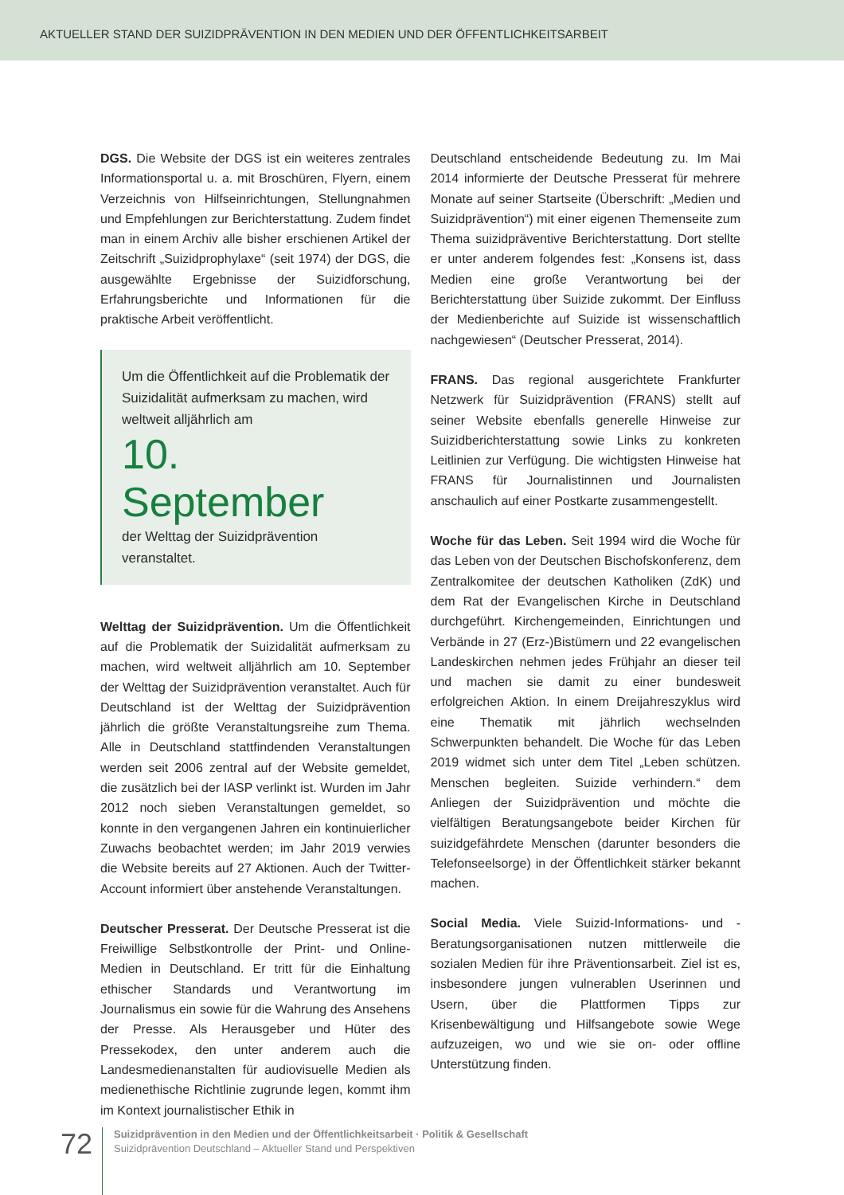AKTUELLER STAND DER SUIZIDPRÄVENTION IN DEN MEDIEN UND DER ÖFFENTLICHKEITSARBEIT
DGS. Die Website der DGS ist ein weiteres zentrales Informationsportal u. a. mit Broschüren, Flyern, einem Verzeichnis von Hilfseinrichtungen, Stellungnahmen und Empfehlungen zur Berichterstattung. Zudem findet man in einem Archiv alle bisher erschienen Artikel der Zeitschrift „Suizidprophylaxe“ (seit 1974) der DGS, die ausgewählte Ergebnisse der Suizidforschung, Erfahrungsberichte und Informationen für die praktische Arbeit veröffentlicht.
Um die Öffentlichkeit auf die Problematik der Suizidalität aufmerksam zu machen, wird weltweit alljährlich am
10. September
der Welttag der Suizidprävention veranstaltet.
Welttag der Suizidprävention. Um die Öffentlichkeit auf die Problematik der Suizidalität aufmerksam zu machen, wird weltweit alljährlich am 10. September der Welttag der Suizidprävention veranstaltet. Auch für Deutschland ist der Welttag der Suizidprävention jährlich die größte Veranstaltungsreihe zum Thema. Alle in Deutschland stattfindenden Veranstaltungen werden seit 2006 zentral auf der Website gemeldet, die zusätzlich bei der IASP verlinkt ist. Wurden im Jahr 2012 noch sieben Veranstaltungen gemeldet, so konnte in den vergangenen Jahren ein kontinuierlicher Zuwachs beobachtet werden; im Jahr 2019 verwies die Website bereits auf 27 Aktionen. Auch der Twitter-Account informiert über anstehende Veranstaltungen.
Deutscher Presserat. Der Deutsche Presserat ist die Freiwillige Selbstkontrolle der Print- und Online-Medien in Deutschland. Er tritt für die Einhaltung ethischer Standards und Verantwortung im Journalismus ein sowie für die Wahrung des Ansehens der Presse. Als Herausgeber und Hüter des Pressekodex, den unter anderem auch die Landesmedienanstalten für audiovisuelle Medien als medienethische Richtlinie zugrunde legen, kommt ihm im Kontext journalistischer Ethik in
Deutschland entscheidende Bedeutung zu. Im Mai 2014 informierte der Deutsche Presserat für mehrere Monate auf seiner Startseite (Überschrift: „Medien und Suizidprävention“) mit einer eigenen Themenseite zum Thema suizidpräventive Berichterstattung. Dort stellte er unter anderem folgendes fest: „Konsens ist, dass Medien eine große Verantwortung bei der Berichterstattung über Suizide zukommt. Der Einfluss der Medienberichte auf Suizide ist wissenschaftlich nachgewiesen“ (Deutscher Presserat, 2014).
FRANS. Das regional ausgerichtete Frankfurter Netzwerk für Suizidprävention (FRANS) stellt auf seiner Website ebenfalls generelle Hinweise zur Suizidberichterstattung sowie Links zu konkreten Leitlinien zur Verfügung. Die wichtigsten Hinweise hat FRANS für Journalistinnen und Journalisten anschaulich auf einer Postkarte zusammengestellt.
Woche für das Leben. Seit 1994 wird die Woche für das Leben von der Deutschen Bischofskonferenz, dem Zentralkomitee der deutschen Katholiken (ZdK) und dem Rat der Evangelischen Kirche in Deutschland durchgeführt. Kirchengemeinden, Einrichtungen und Verbände in 27 (Erz-)Bistümern und 22 evangelischen Landeskirchen nehmen jedes Frühjahr an dieser teil und machen sie damit zu einer bundesweit erfolgreichen Aktion. In einem Dreijahreszyklus wird eine Thematik mit jährlich wechselnden Schwerpunkten behandelt. Die Woche für das Leben 2019 widmet sich unter dem Titel „Leben schützen. Menschen begleiten. Suizide verhindern.“ dem Anliegen der Suizidprävention und möchte die vielfältigen Beratungsangebote beider Kirchen für suizidgefährdete Menschen (darunter besonders die Telefonseelsorge) in der Öffentlichkeit stärker bekannt machen.
Social Media. Viele Suizid-Informations- und -Beratungsorganisationen nutzen mittlerweile die sozialen Medien für ihre Präventionsarbeit. Ziel ist es, insbesondere jungen vulnerablen Userinnen und Usern, über die Plattformen Tipps zur Krisenbewältigung und Hilfsangebote sowie Wege aufzuzeigen, wo und wie sie on- oder offline Unterstützung finden.
72
Suizidprävention in den Medien und der Öffentlichkeitsarbeit · Politik & Gesellschaft
Suizidprävention Deutschland – Aktueller Stand und Perspektiven